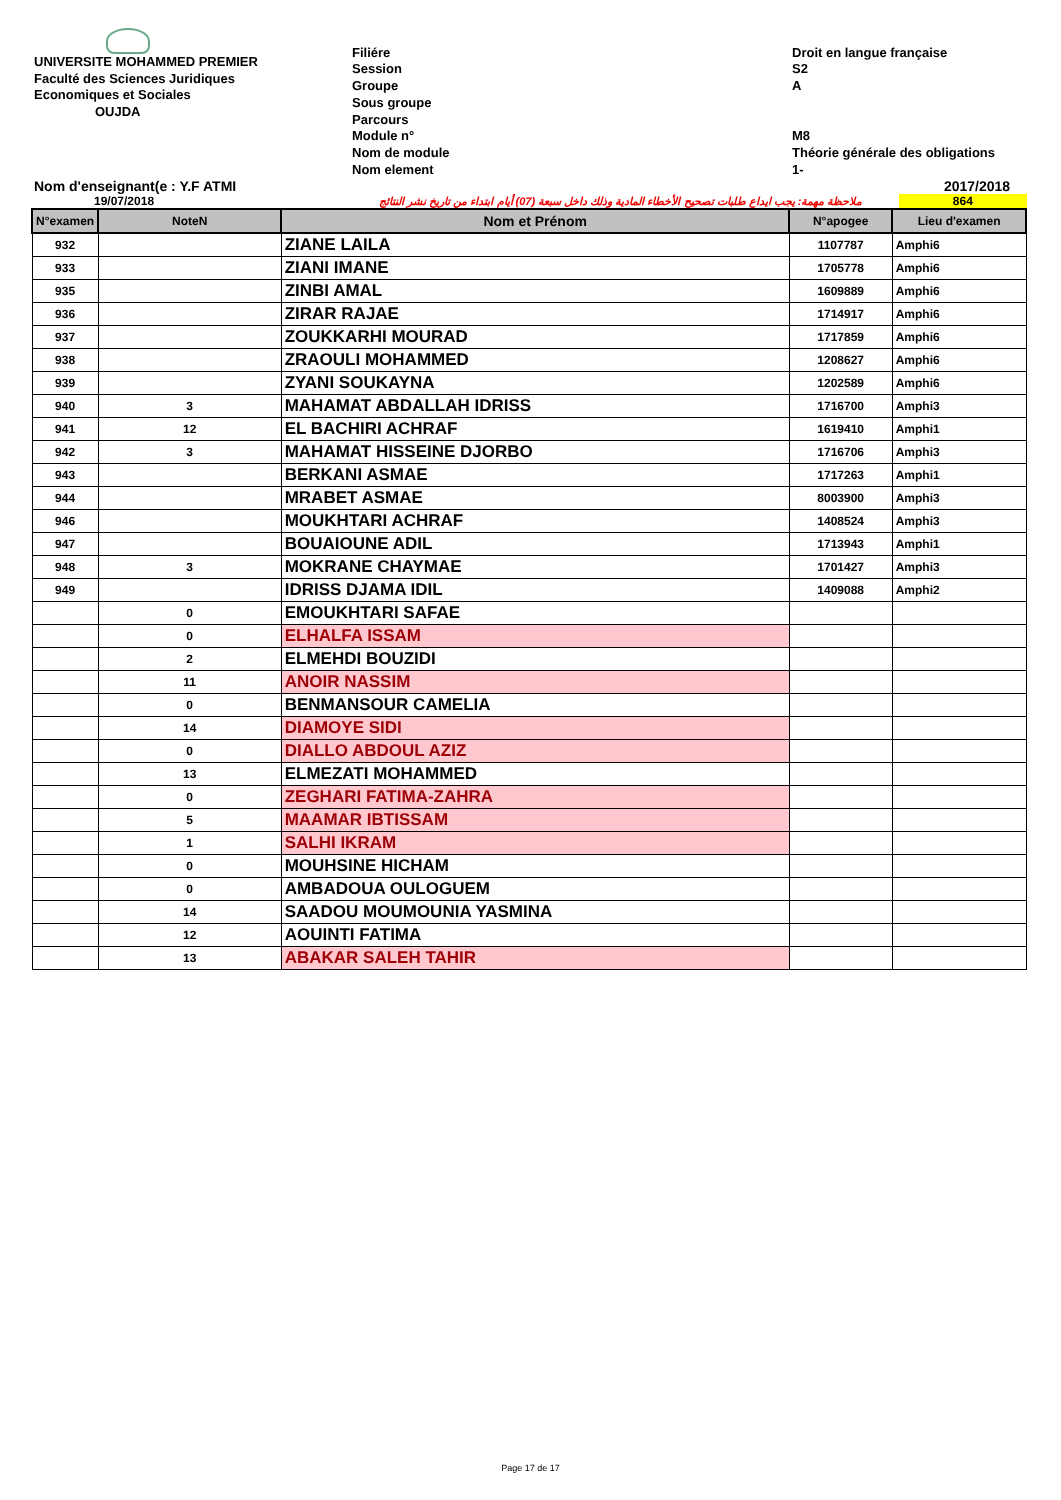UNIVERSITE MOHAMMED PREMIER
Faculté des Sciences Juridiques
Economiques et Sociales
OUJDA
Filiére
Session
Groupe
Sous groupe
Parcours
Module n°
Nom de module
Nom element
Droit en langue française
S2
A
M8
Théorie générale des obligations
1-
Nom d'enseignant(e : Y.F ATMI 2017/2018
19/07/2018 ملاحظة مهمة: يجب ايداع طلبات تصحيح الأخطاء المادية وذلك داخل سبعة (07) أيام ابتداء من تاريخ نشر النتائج 864
| N°examen | NoteN | Nom et Prénom | N°apogee | Lieu d'examen |
| --- | --- | --- | --- | --- |
| 932 | | ZIANE LAILA | 1107787 | Amphi6 |
| 933 | | ZIANI IMANE | 1705778 | Amphi6 |
| 935 | | ZINBI AMAL | 1609889 | Amphi6 |
| 936 | | ZIRAR RAJAE | 1714917 | Amphi6 |
| 937 | | ZOUKKARHI MOURAD | 1717859 | Amphi6 |
| 938 | | ZRAOULI MOHAMMED | 1208627 | Amphi6 |
| 939 | | ZYANI SOUKAYNA | 1202589 | Amphi6 |
| 940 | 3 | MAHAMAT ABDALLAH IDRISS | 1716700 | Amphi3 |
| 941 | 12 | EL BACHIRI ACHRAF | 1619410 | Amphi1 |
| 942 | 3 | MAHAMAT HISSEINE DJORBO | 1716706 | Amphi3 |
| 943 | | BERKANI ASMAE | 1717263 | Amphi1 |
| 944 | | MRABET ASMAE | 8003900 | Amphi3 |
| 946 | | MOUKHTARI ACHRAF | 1408524 | Amphi3 |
| 947 | | BOUAIOUNE ADIL | 1713943 | Amphi1 |
| 948 | 3 | MOKRANE CHAYMAE | 1701427 | Amphi3 |
| 949 | | IDRISS DJAMA IDIL | 1409088 | Amphi2 |
| | 0 | EMOUKHTARI SAFAE | | |
| | 0 | ELHALFA ISSAM | | |
| | 2 | ELMEHDI BOUZIDI | | |
| | 11 | ANOIR NASSIM | | |
| | 0 | BENMANSOUR CAMELIA | | |
| | 14 | DIAMOYE SIDI | | |
| | 0 | DIALLO ABDOUL AZIZ | | |
| | 13 | ELMEZATI MOHAMMED | | |
| | 0 | ZEGHARI FATIMA-ZAHRA | | |
| | 5 | MAAMAR IBTISSAM | | |
| | 1 | SALHI IKRAM | | |
| | 0 | MOUHSINE HICHAM | | |
| | 0 | AMBADOUA OULOGUEM | | |
| | 14 | SAADOU MOUMOUNIA YASMINA | | |
| | 12 | AOUINTI FATIMA | | |
| | 13 | ABAKAR SALEH TAHIR | | |
Page 17 de 17